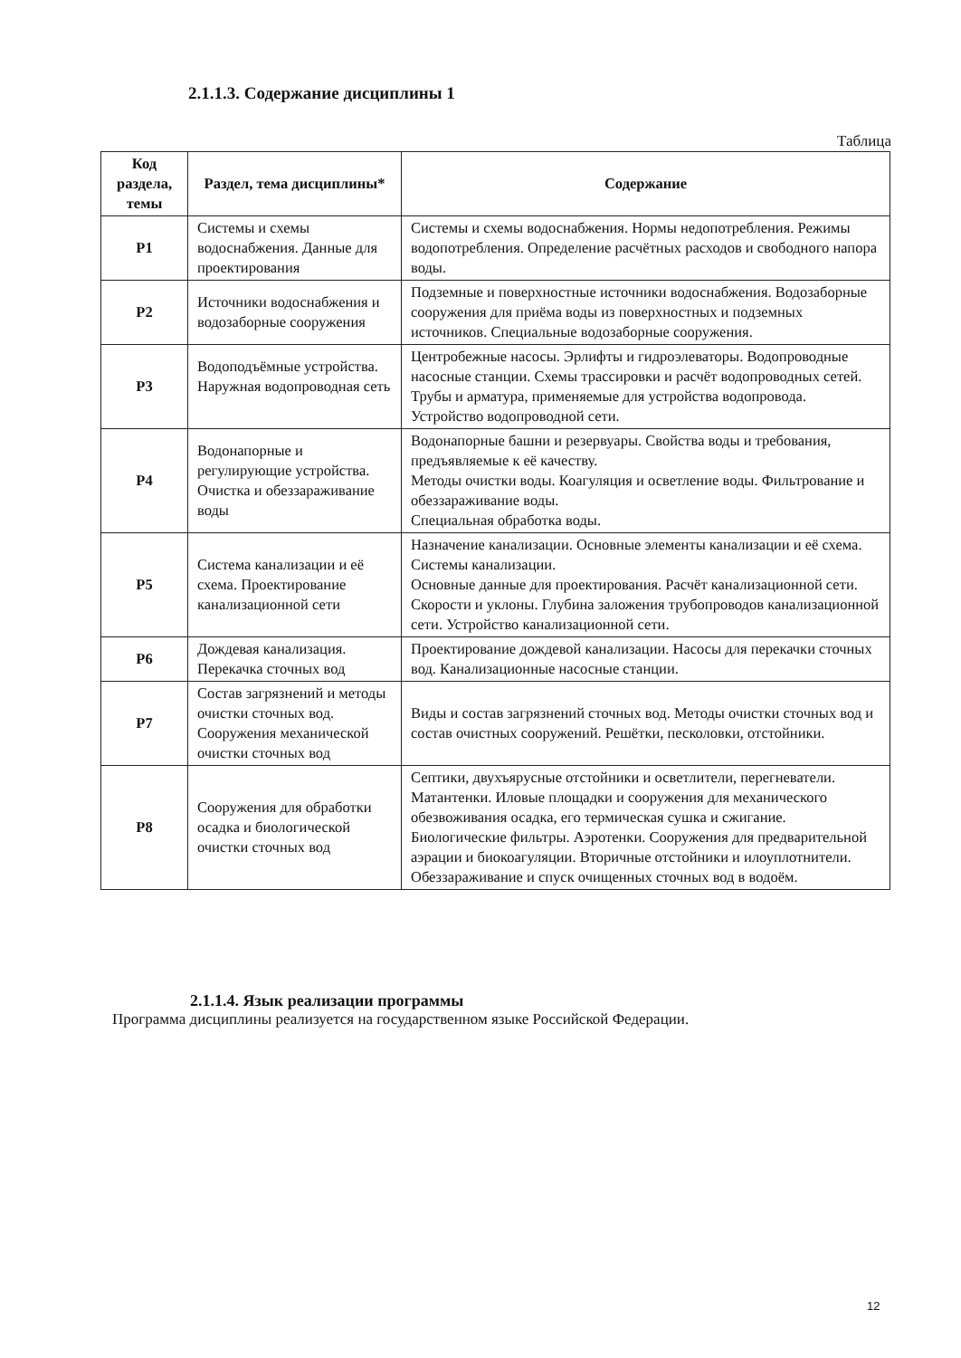2.1.1.3. Содержание дисциплины 1
Таблица
| Код раздела, темы | Раздел, тема дисциплины* | Содержание |
| --- | --- | --- |
| Р1 | Системы и схемы водоснабжения. Данные для проектирования | Системы и схемы водоснабжения. Нормы недопотребления. Режимы водопотребления. Определение расчётных расходов и свободного напора воды. |
| Р2 | Источники водоснабжения и водозаборные сооружения | Подземные и поверхностные источники водоснабжения. Водозаборные сооружения для приёма воды из поверхностных и подземных источников. Специальные водозаборные сооружения. |
| Р3 | Водоподъёмные устройства. Наружная водопроводная сеть | Центробежные насосы. Эрлифты и гидроэлеваторы. Водопроводные насосные станции. Схемы трассировки и расчёт водопроводных сетей. Трубы и арматура, применяемые для устройства водопровода. Устройство водопроводной сети. |
| Р4 | Водонапорные и регулирующие устройства. Очистка и обеззараживание воды | Водонапорные башни и резервуары. Свойства воды и требования, предъявляемые к её качеству. Методы очистки воды. Коагуляция и осветление воды. Фильтрование и обеззараживание воды. Специальная обработка воды. |
| Р5 | Система канализации и её схема. Проектирование канализационной сети | Назначение канализации. Основные элементы канализации и её схема. Системы канализации. Основные данные для проектирования. Расчёт канализационной сети. Скорости и уклоны. Глубина заложения трубопроводов канализационной сети. Устройство канализационной сети. |
| Р6 | Дождевая канализация. Перекачка сточных вод | Проектирование дождевой канализации. Насосы для перекачки сточных вод. Канализационные насосные станции. |
| Р7 | Состав загрязнений и методы очистки сточных вод. Сооружения механической очистки сточных вод | Виды и состав загрязнений сточных вод. Методы очистки сточных вод и состав очистных сооружений. Решётки, песколовки, отстойники. |
| Р8 | Сооружения для обработки осадка и биологической очистки сточных вод | Септики, двухъярусные отстойники и осветлители, перегневатели. Матантенки. Иловые площадки и сооружения для механического обезвоживания осадка, его термическая сушка и сжигание. Биологические фильтры. Аэротенки. Сооружения для предварительной аэрации и биокоагуляции. Вторичные отстойники и илоуплотнители. Обеззараживание и спуск очищенных сточных вод в водоём. |
2.1.1.4. Язык реализации программы
Программа дисциплины реализуется на государственном языке Российской Федерации.
12